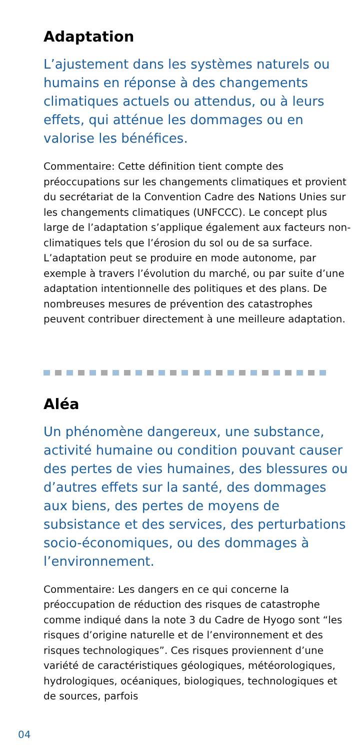Adaptation
L’ajustement dans les systèmes naturels ou humains en réponse à des changements climatiques actuels ou attendus, ou à leurs effets, qui atténue les dommages ou en valorise les bénéfices.
Commentaire: Cette définition tient compte des préoccupations sur les changements climatiques et provient du secrétariat de la Convention Cadre des Nations Unies sur les changements climatiques (UNFCCC). Le concept plus large de l’adaptation s’applique également aux facteurs non-climatiques tels que l’érosion du sol ou de sa surface. L’adaptation peut se produire en mode autonome, par exemple à travers l’évolution du marché, ou par suite d’une adaptation intentionnelle des politiques et des plans. De nombreuses mesures de prévention des catastrophes peuvent contribuer directement à une meilleure adaptation.
Aléa
Un phénomène dangereux, une substance, activité humaine ou condition pouvant causer des pertes de vies humaines, des blessures ou d’autres effets sur la santé, des dommages aux biens, des pertes de moyens de subsistance et des services, des perturbations socio-économiques, ou des dommages à l’environnement.
Commentaire: Les dangers en ce qui concerne la préoccupation de réduction des risques de catastrophe comme indiqué dans la note 3 du Cadre de Hyogo sont “les risques d’origine naturelle et de l’environnement et des risques technologiques”. Ces risques proviennent d’une variété de caractéristiques géologiques, météorologiques, hydrologiques, océaniques, biologiques, technologiques et de sources, parfois
04